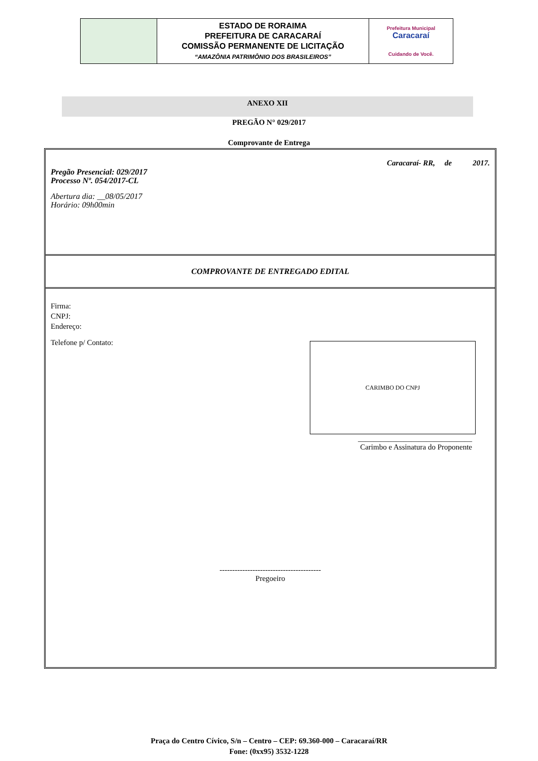| | ESTADO DE RORAIMA PREFEITURA DE CARACARAÍ COMISSÃO PERMANENTE DE LICITAÇÃO “AMAZÔNIA PATRIMÔNIO DOS BRASILEIROS” | Prefeitura Municipal Caracaraí Cuidando de Você. |
ANEXO XII
PREGÃO N° 029/2017
Comprovante de Entrega
Caracaraí- RR, de 2017.
Pregão Presencial: 029/2017
Processo Nº. 054/2017-CL
Abertura dia: __08/05/2017
Horário: 09h00min
COMPROVANTE DE ENTREGADO EDITAL
Firma:
CNPJ:
Endereço:
Telefone p/ Contato:
CARIMBO DO CNPJ
______________________________
Carimbo e Assinatura do Proponente
----------------------------------------
Pregoeiro
Praça do Centro Cívico, S/n – Centro – CEP: 69.360-000 – Caracaraí/RR
Fone: (0xx95) 3532-1228